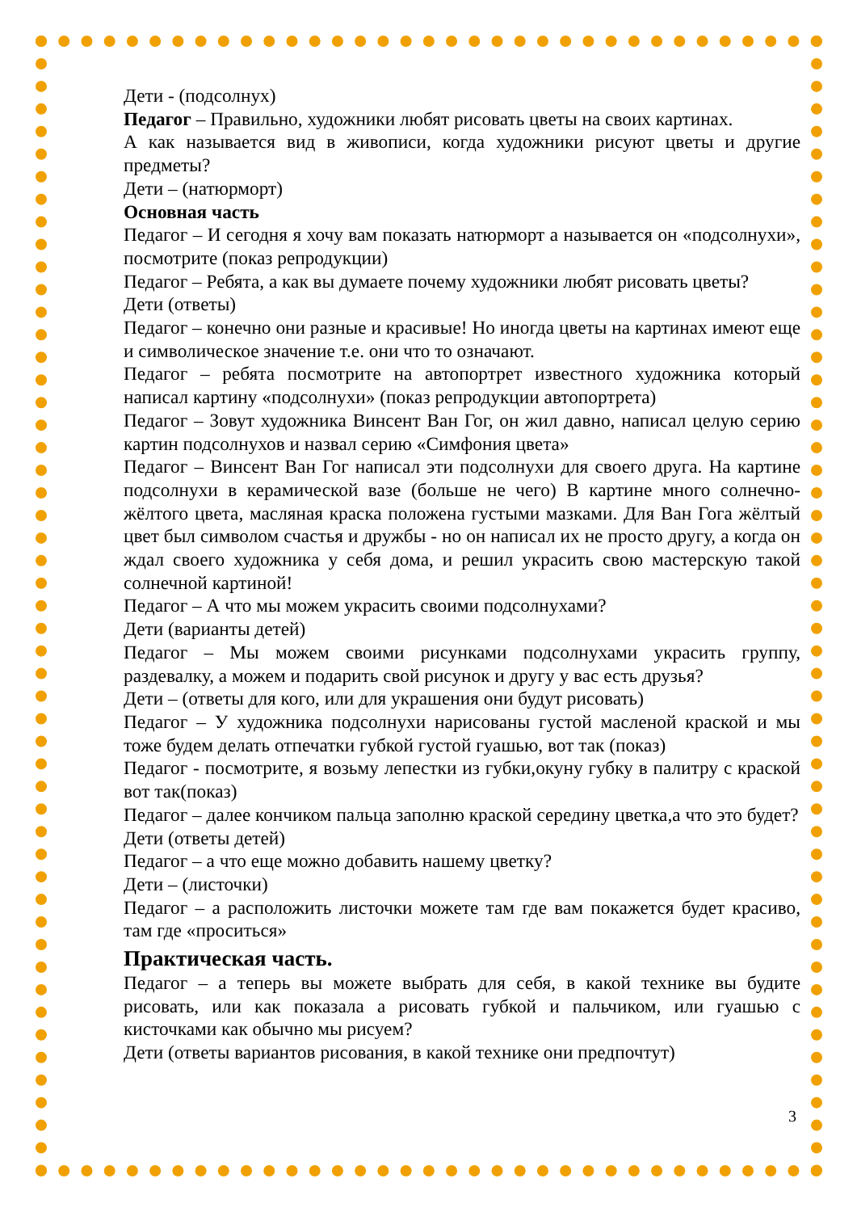Дети - (подсолнух)
Педагог – Правильно, художники любят рисовать цветы на своих картинах.
А как называется вид в живописи, когда художники рисуют цветы и другие предметы?
Дети – (натюрморт)
Основная часть
Педагог – И сегодня я хочу вам показать натюрморт а называется он «подсолнухи», посмотрите (показ репродукции)
Педагог – Ребята, а как вы думаете почему художники любят рисовать цветы?
Дети (ответы)
Педагог – конечно они разные и красивые! Но иногда цветы на картинах имеют еще и символическое значение т.е. они что то означают.
Педагог – ребята посмотрите на автопортрет известного художника который написал картину «подсолнухи» (показ репродукции автопортрета)
Педагог – Зовут художника Винсент Ван Гог, он жил давно, написал целую серию картин подсолнухов и назвал серию «Симфония цвета»
Педагог – Винсент Ван Гог написал эти подсолнухи для своего друга. На картине подсолнухи в керамической вазе (больше не чего) В картине много солнечно-жёлтого цвета, масляная краска положена густыми мазками. Для Ван Гога жёлтый цвет был символом счастья и дружбы - но он написал их не просто другу, а когда он ждал своего художника у себя дома, и решил украсить свою мастерскую такой солнечной картиной!
Педагог – А что мы можем украсить своими подсолнухами?
Дети (варианты детей)
Педагог – Мы можем своими рисунками подсолнухами украсить группу, раздевалку, а можем и подарить свой рисунок и другу у вас есть друзья?
Дети – (ответы для кого, или для украшения они будут рисовать)
Педагог – У художника подсолнухи нарисованы густой масленой краской и мы тоже будем делать отпечатки губкой густой гуашью, вот так (показ)
Педагог - посмотрите, я возьму лепестки из губки,окуну губку в палитру с краской вот так(показ)
Педагог – далее кончиком пальца заполню краской середину цветка,а что это будет?
Дети (ответы детей)
Педагог – а что еще можно добавить нашему цветку?
Дети – (листочки)
Педагог – а расположить листочки можете там где вам покажется будет красиво, там где «проситься»
Практическая часть.
Педагог – а теперь вы можете выбрать для себя, в какой технике вы будите рисовать, или как показала а рисовать губкой и пальчиком, или гуашью с кисточками как обычно мы рисуем?
Дети (ответы вариантов рисования, в какой технике они предпочтут)
3